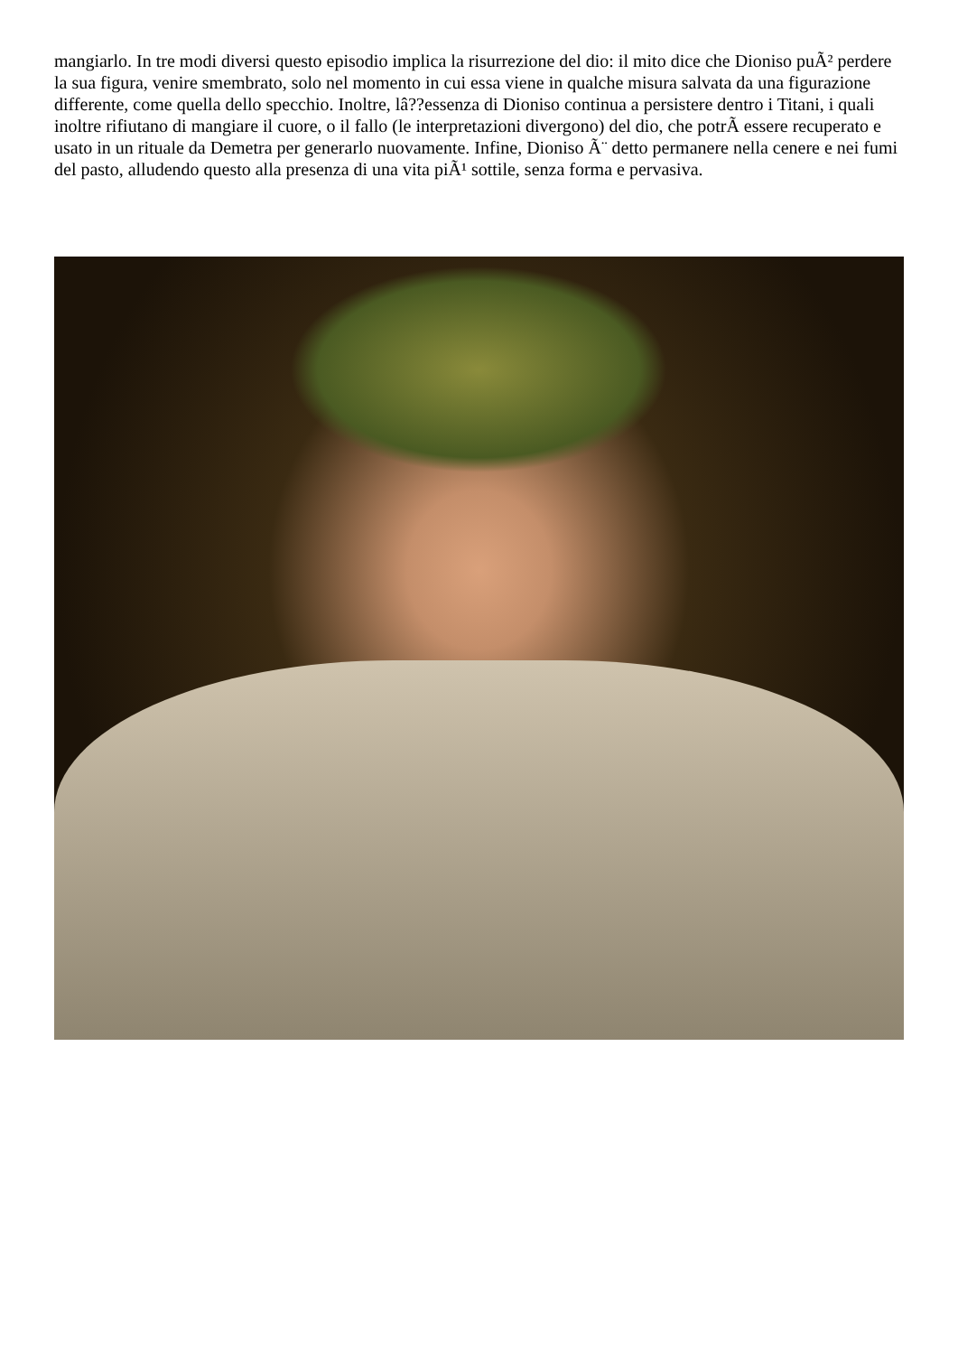mangiarlo. In tre modi diversi questo episodio implica la risurrezione del dio: il mito dice che Dioniso puÃ² perdere la sua figura, venire smembrato, solo nel momento in cui essa viene in qualche misura salvata da una figurazione differente, come quella dello specchio. Inoltre, lâ??essenza di Dioniso continua a persistere dentro i Titani, i quali inoltre rifiutano di mangiare il cuore, o il fallo (le interpretazioni divergono) del dio, che potrÃ essere recuperato e usato in un rituale da Demetra per generarlo nuovamente. Infine, Dioniso Ã¨ detto permanere nella cenere e nei fumi del pasto, alludendo questo alla presenza di una vita piÃ¹ sottile, senza forma e pervasiva.